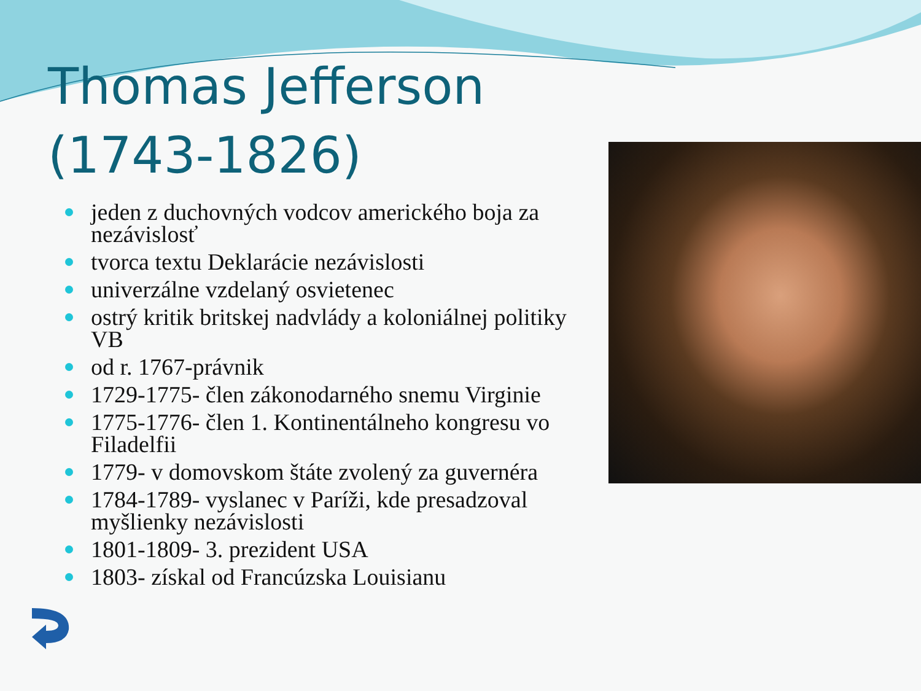Thomas Jefferson
(1743-1826)
jeden z duchovných vodcov amerického boja za nezávislosť
tvorca textu Deklarácie nezávislosti
univerzálne vzdelaný osvietenec
ostrý kritik britskej nadvlády a koloniálnej politiky VB
od r. 1767-právnik
1729-1775- člen zákonodarného snemu Virginie
1775-1776- člen 1. Kontinentálneho kongresu vo Filadelfii
1779- v domovskom štáte zvolený za guvernéra
1784-1789- vyslanec v Paríži, kde presadzoval myšlienky nezávislosti
1801-1809- 3. prezident USA
1803- získal od Francúzska Louisianu